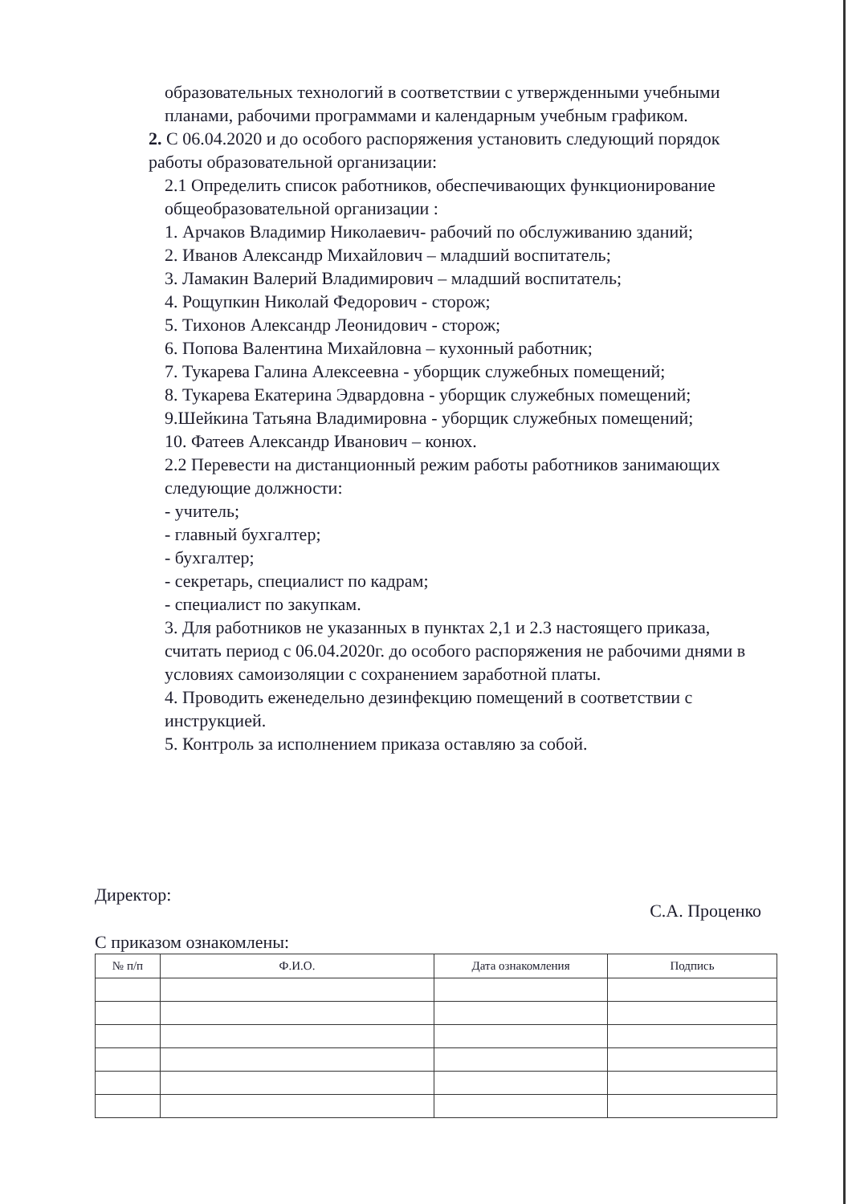образовательных технологий в соответствии с утвержденными учебными планами, рабочими программами и календарным учебным графиком.
2. С 06.04.2020 и до особого распоряжения установить следующий порядок работы образовательной организации:
2.1 Определить список работников, обеспечивающих функционирование общеобразовательной организации :
1. Арчаков Владимир Николаевич- рабочий по обслуживанию зданий;
2. Иванов Александр Михайлович – младший воспитатель;
3. Ламакин Валерий Владимирович – младший воспитатель;
4. Рощупкин Николай Федорович - сторож;
5. Тихонов Александр Леонидович - сторож;
6. Попова Валентина Михайловна – кухонный работник;
7. Тукарева Галина Алексеевна - уборщик служебных помещений;
8. Тукарева Екатерина Эдвардовна - уборщик служебных помещений;
9.Шейкина Татьяна Владимировна - уборщик служебных помещений;
10. Фатеев Александр Иванович – конюх.
2.2 Перевести на дистанционный режим работы работников занимающих следующие должности:
- учитель;
- главный бухгалтер;
- бухгалтер;
- секретарь, специалист по кадрам;
- специалист по закупкам.
3. Для работников не указанных в пунктах 2,1 и 2.3 настоящего приказа, считать период с 06.04.2020г. до особого распоряжения не рабочими днями в условиях самоизоляции с сохранением заработной платы.
4. Проводить еженедельно дезинфекцию помещений в соответствии с инструкцией.
5. Контроль за исполнением приказа оставляю за собой.
Директор: С.А. Проценко
С приказом ознакомлены:
| № п/п | Ф.И.О. | Дата ознакомления | Подпись |
| --- | --- | --- | --- |